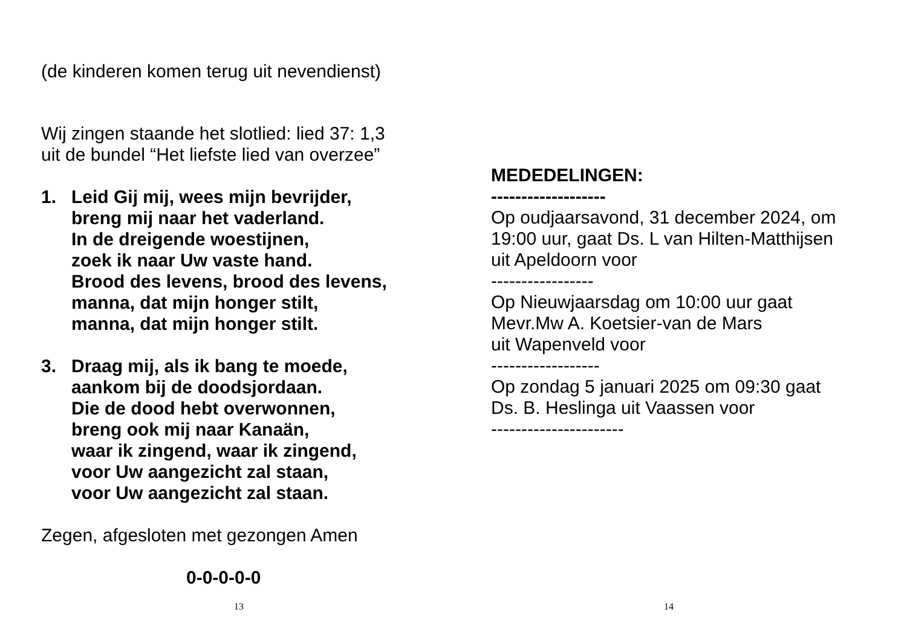(de kinderen komen terug uit nevendienst)
Wij zingen staande het slotlied: lied 37: 1,3
uit de bundel “Het liefste lied van overzee”
1. Leid Gij mij, wees mijn bevrijder,
breng mij naar het vaderland.
In de dreigende woestijnen,
zoek ik naar Uw vaste hand.
Brood des levens, brood des levens,
manna, dat mijn honger stilt,
manna, dat mijn honger stilt.
3. Draag mij, als ik bang te moede,
aankom bij de doodsjordaan.
Die de dood hebt overwonnen,
breng ook mij naar Kanaän,
waar ik zingend, waar ik zingend,
voor Uw aangezicht zal staan,
voor Uw aangezicht zal staan.
Zegen, afgesloten met gezongen Amen
0-0-0-0-0
13
MEDEDELINGEN:
-------------------
Op oudjaarsavond, 31 december 2024, om
19:00 uur, gaat Ds. L van Hilten-Matthijsen
uit Apeldoorn voor
-----------------
Op Nieuwjaarsdag om 10:00 uur gaat
Mevr.Mw A. Koetsier-van de Mars
uit Wapenveld voor
------------------
Op zondag 5 januari 2025 om 09:30 gaat
Ds. B. Heslinga uit Vaassen voor
----------------------
14